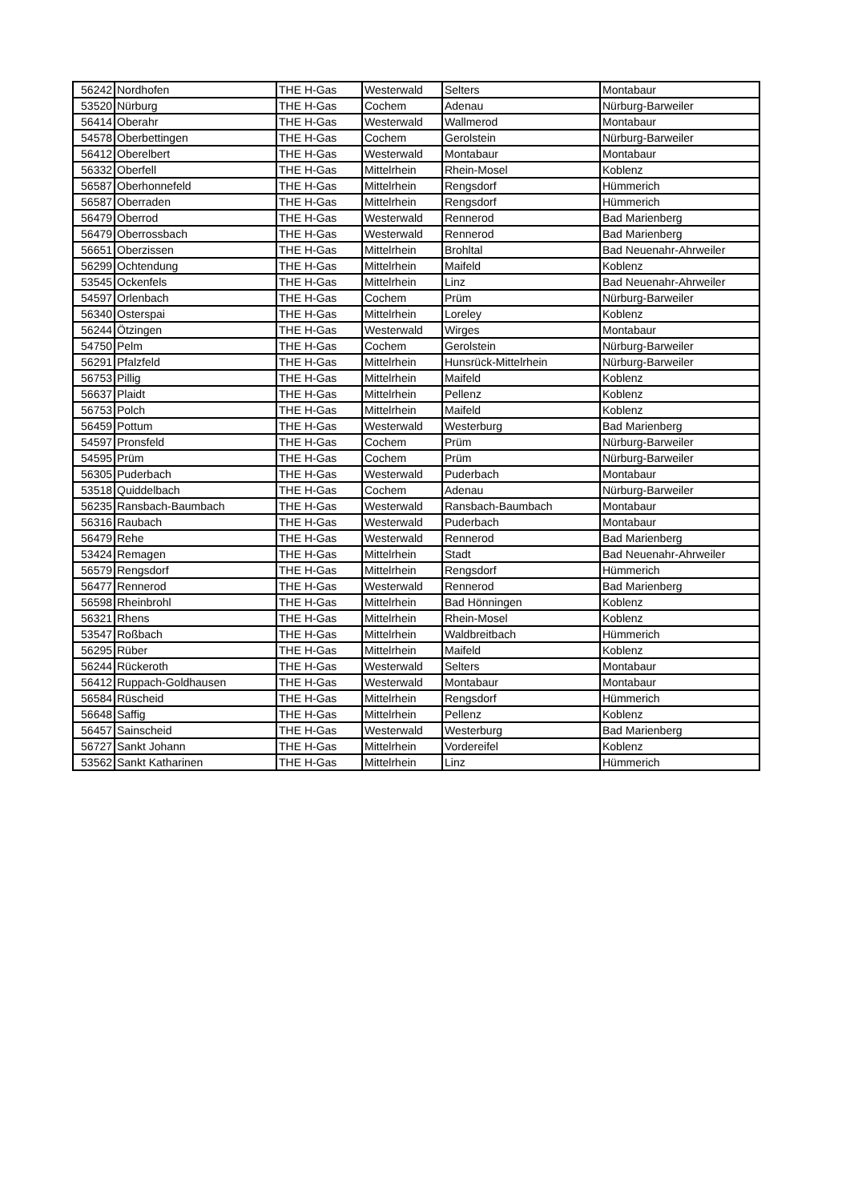| 56242 | Nordhofen | THE H-Gas | Westerwald | Selters | Montabaur |
| 53520 | Nürburg | THE H-Gas | Cochem | Adenau | Nürburg-Barweiler |
| 56414 | Oberahr | THE H-Gas | Westerwald | Wallmerod | Montabaur |
| 54578 | Oberbettingen | THE H-Gas | Cochem | Gerolstein | Nürburg-Barweiler |
| 56412 | Oberelbert | THE H-Gas | Westerwald | Montabaur | Montabaur |
| 56332 | Oberfell | THE H-Gas | Mittelrhein | Rhein-Mosel | Koblenz |
| 56587 | Oberhonnefeld | THE H-Gas | Mittelrhein | Rengsdorf | Hümmerich |
| 56587 | Oberraden | THE H-Gas | Mittelrhein | Rengsdorf | Hümmerich |
| 56479 | Oberrod | THE H-Gas | Westerwald | Rennerod | Bad Marienberg |
| 56479 | Oberrossbach | THE H-Gas | Westerwald | Rennerod | Bad Marienberg |
| 56651 | Oberzissen | THE H-Gas | Mittelrhein | Brohltal | Bad Neuenahr-Ahrweiler |
| 56299 | Ochtendung | THE H-Gas | Mittelrhein | Maifeld | Koblenz |
| 53545 | Ockenfels | THE H-Gas | Mittelrhein | Linz | Bad Neuenahr-Ahrweiler |
| 54597 | Orlenbach | THE H-Gas | Cochem | Prüm | Nürburg-Barweiler |
| 56340 | Osterspai | THE H-Gas | Mittelrhein | Loreley | Koblenz |
| 56244 | Ötzingen | THE H-Gas | Westerwald | Wirges | Montabaur |
| 54750 | Pelm | THE H-Gas | Cochem | Gerolstein | Nürburg-Barweiler |
| 56291 | Pfalzfeld | THE H-Gas | Mittelrhein | Hunsrück-Mittelrhein | Nürburg-Barweiler |
| 56753 | Pillig | THE H-Gas | Mittelrhein | Maifeld | Koblenz |
| 56637 | Plaidt | THE H-Gas | Mittelrhein | Pellenz | Koblenz |
| 56753 | Polch | THE H-Gas | Mittelrhein | Maifeld | Koblenz |
| 56459 | Pottum | THE H-Gas | Westerwald | Westerburg | Bad Marienberg |
| 54597 | Pronsfeld | THE H-Gas | Cochem | Prüm | Nürburg-Barweiler |
| 54595 | Prüm | THE H-Gas | Cochem | Prüm | Nürburg-Barweiler |
| 56305 | Puderbach | THE H-Gas | Westerwald | Puderbach | Montabaur |
| 53518 | Quiddelbach | THE H-Gas | Cochem | Adenau | Nürburg-Barweiler |
| 56235 | Ransbach-Baumbach | THE H-Gas | Westerwald | Ransbach-Baumbach | Montabaur |
| 56316 | Raubach | THE H-Gas | Westerwald | Puderbach | Montabaur |
| 56479 | Rehe | THE H-Gas | Westerwald | Rennerod | Bad Marienberg |
| 53424 | Remagen | THE H-Gas | Mittelrhein | Stadt | Bad Neuenahr-Ahrweiler |
| 56579 | Rengsdorf | THE H-Gas | Mittelrhein | Rengsdorf | Hümmerich |
| 56477 | Rennerod | THE H-Gas | Westerwald | Rennerod | Bad Marienberg |
| 56598 | Rheinbrohl | THE H-Gas | Mittelrhein | Bad Hönningen | Koblenz |
| 56321 | Rhens | THE H-Gas | Mittelrhein | Rhein-Mosel | Koblenz |
| 53547 | Roßbach | THE H-Gas | Mittelrhein | Waldbreitbach | Hümmerich |
| 56295 | Rüber | THE H-Gas | Mittelrhein | Maifeld | Koblenz |
| 56244 | Rückeroth | THE H-Gas | Westerwald | Selters | Montabaur |
| 56412 | Ruppach-Goldhausen | THE H-Gas | Westerwald | Montabaur | Montabaur |
| 56584 | Rüscheid | THE H-Gas | Mittelrhein | Rengsdorf | Hümmerich |
| 56648 | Saffig | THE H-Gas | Mittelrhein | Pellenz | Koblenz |
| 56457 | Sainscheid | THE H-Gas | Westerwald | Westerburg | Bad Marienberg |
| 56727 | Sankt Johann | THE H-Gas | Mittelrhein | Vordereifel | Koblenz |
| 53562 | Sankt Katharinen | THE H-Gas | Mittelrhein | Linz | Hümmerich |